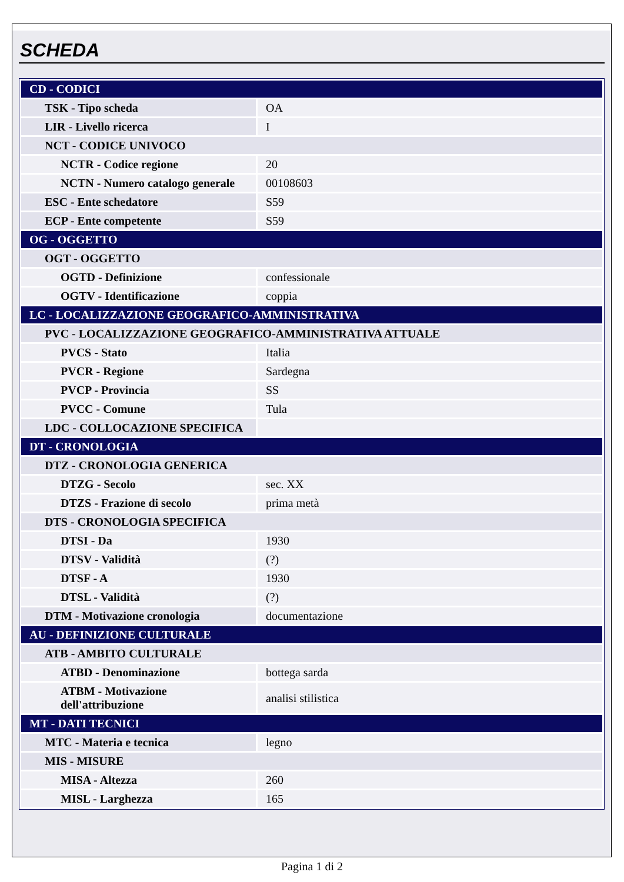SCHEDA
| CD - CODICI | |
| TSK - Tipo scheda | OA |
| LIR - Livello ricerca | I |
| NCT - CODICE UNIVOCO | |
| NCTR - Codice regione | 20 |
| NCTN - Numero catalogo generale | 00108603 |
| ESC - Ente schedatore | S59 |
| ECP - Ente competente | S59 |
| OG - OGGETTO | |
| OGT - OGGETTO | |
| OGTD - Definizione | confessionale |
| OGTV - Identificazione | coppia |
| LC - LOCALIZZAZIONE GEOGRAFICO-AMMINISTRATIVA | |
| PVC - LOCALIZZAZIONE GEOGRAFICO-AMMINISTRATIVA ATTUALE | |
| PVCS - Stato | Italia |
| PVCR - Regione | Sardegna |
| PVCP - Provincia | SS |
| PVCC - Comune | Tula |
| LDC - COLLOCAZIONE SPECIFICA | |
| DT - CRONOLOGIA | |
| DTZ - CRONOLOGIA GENERICA | |
| DTZG - Secolo | sec. XX |
| DTZS - Frazione di secolo | prima metà |
| DTS - CRONOLOGIA SPECIFICA | |
| DTSI - Da | 1930 |
| DTSV - Validità | (?) |
| DTSF - A | 1930 |
| DTSL - Validità | (?) |
| DTM - Motivazione cronologia | documentazione |
| AU - DEFINIZIONE CULTURALE | |
| ATB - AMBITO CULTURALE | |
| ATBD - Denominazione | bottega sarda |
| ATBM - Motivazione dell'attribuzione | analisi stilistica |
| MT - DATI TECNICI | |
| MTC - Materia e tecnica | legno |
| MIS - MISURE | |
| MISA - Altezza | 260 |
| MISL - Larghezza | 165 |
Pagina 1 di 2